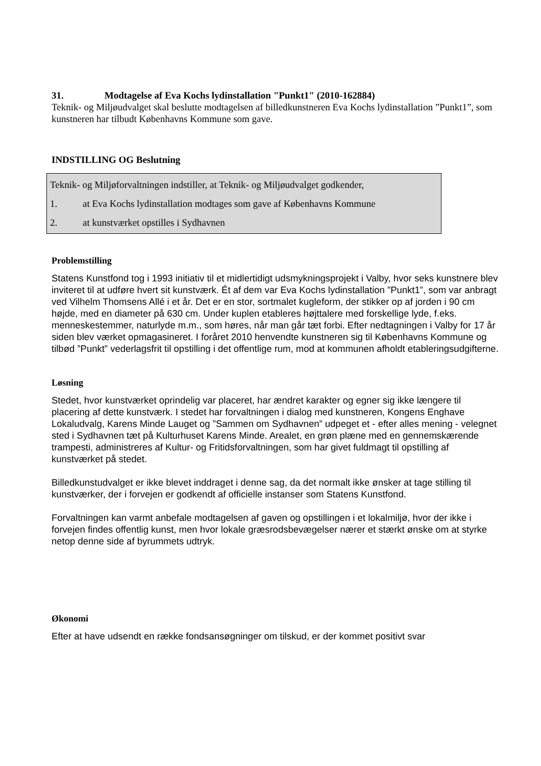31. Modtagelse af Eva Kochs lydinstallation "Punkt1" (2010-162884)
Teknik- og Miljøudvalget skal beslutte modtagelsen af billedkunstneren Eva Kochs lydinstallation ”Punkt1”, som kunstneren har tilbudt Københavns Kommune som gave.
INDSTILLING OG Beslutning
Teknik- og Miljøforvaltningen indstiller, at Teknik- og Miljøudvalget godkender,
1. at Eva Kochs lydinstallation modtages som gave af Københavns Kommune
2. at kunstværket opstilles i Sydhavnen
Problemstilling
Statens Kunstfond tog i 1993 initiativ til et midlertidigt udsmykningsprojekt i Valby, hvor seks kunstnere blev inviteret til at udføre hvert sit kunstværk. Ét af dem var Eva Kochs lydinstallation ”Punkt1”, som var anbragt ved Vilhelm Thomsens Allé i et år. Det er en stor, sortmalet kugleform, der stikker op af jorden i 90 cm højde, med en diameter på 630 cm. Under kuplen etableres højttalere med forskellige lyde, f.eks. menneskestemmer, naturlyde m.m., som høres, når man går tæt forbi. Efter nedtagningen i Valby for 17 år siden blev værket opmagasineret. I foråret 2010 henvendte kunstneren sig til Københavns Kommune og tilbød ”Punkt” vederlagsfrit til opstilling i det offentlige rum, mod at kommunen afholdt etableringsudgifterne.
Løsning
Stedet, hvor kunstværket oprindelig var placeret, har ændret karakter og egner sig ikke længere til placering af dette kunstværk. I stedet har forvaltningen i dialog med kunstneren, Kongens Enghave Lokaludvalg, Karens Minde Lauget og ”Sammen om Sydhavnen” udpeget et - efter alles mening - velegnet sted i Sydhavnen tæt på Kulturhuset Karens Minde. Arealet, en grøn plæne med en gennemskærende trampesti, administreres af Kultur- og Fritidsforvaltningen, som har givet fuldmagt til opstilling af kunstværket på stedet.
Billedkunstudvalget er ikke blevet inddraget i denne sag, da det normalt ikke ønsker at tage stilling til kunstværker, der i forvejen er godkendt af officielle instanser som Statens Kunstfond.
Forvaltningen kan varmt anbefale modtagelsen af gaven og opstillingen i et lokalmiljø, hvor der ikke i forvejen findes offentlig kunst, men hvor lokale græsrodsbevægelser nærer et stærkt ønske om at styrke netop denne side af byrummets udtryk.
Økonomi
Efter at have udsendt en række fondsansøgninger om tilskud, er der kommet positivt svar